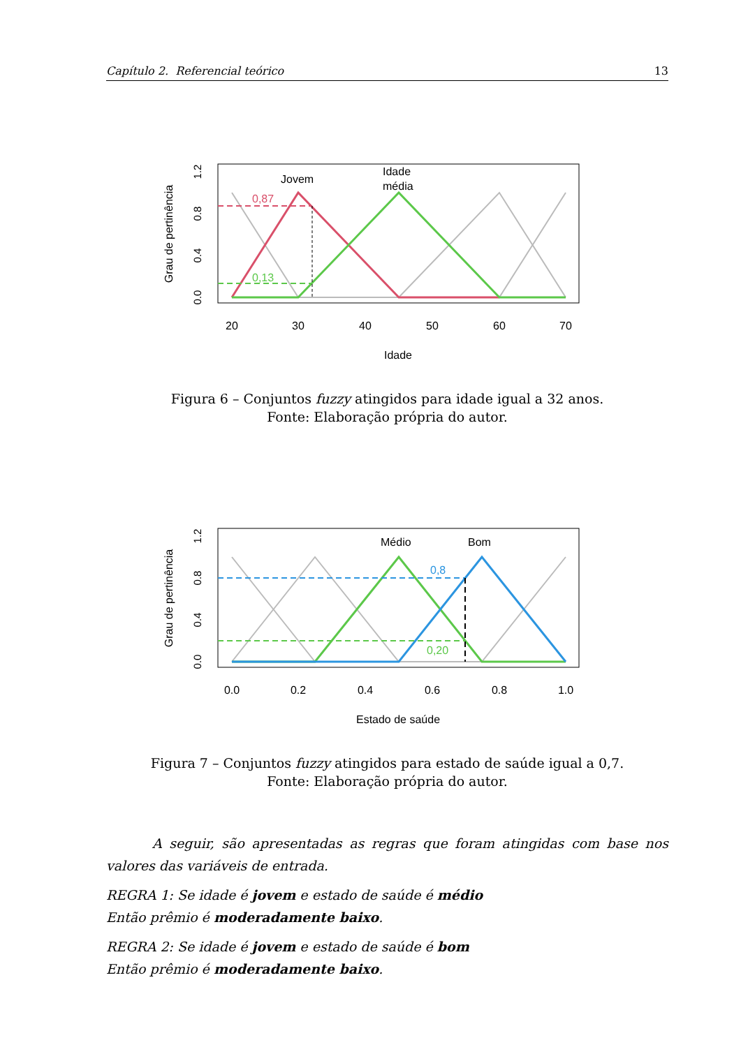Capítulo 2. Referencial teórico 13
Jovem
Idade
média
0,87
0,13
20
30
40
50
60
70
Idade
Grau de pertinência
0.0
0.4
0.8
1.2
Figura 6 – Conjuntos fuzzy atingidos para idade igual a 32 anos.
Fonte: Elaboração própria do autor.
Médio
Bom
0,8
0,20
0.0
0.2
0.4
0.6
0.8
1.0
Estado de saúde
Grau de pertinência
0.0
0.4
0.8
1.2
Figura 7 – Conjuntos fuzzy atingidos para estado de saúde igual a 0,7.
Fonte: Elaboração própria do autor.
A seguir, são apresentadas as regras que foram atingidas com base nos valores das variáveis de entrada.
REGRA 1: Se idade é jovem e estado de saúde é médio
Então prêmio é moderadamente baixo.
REGRA 2: Se idade é jovem e estado de saúde é bom
Então prêmio é moderadamente baixo.